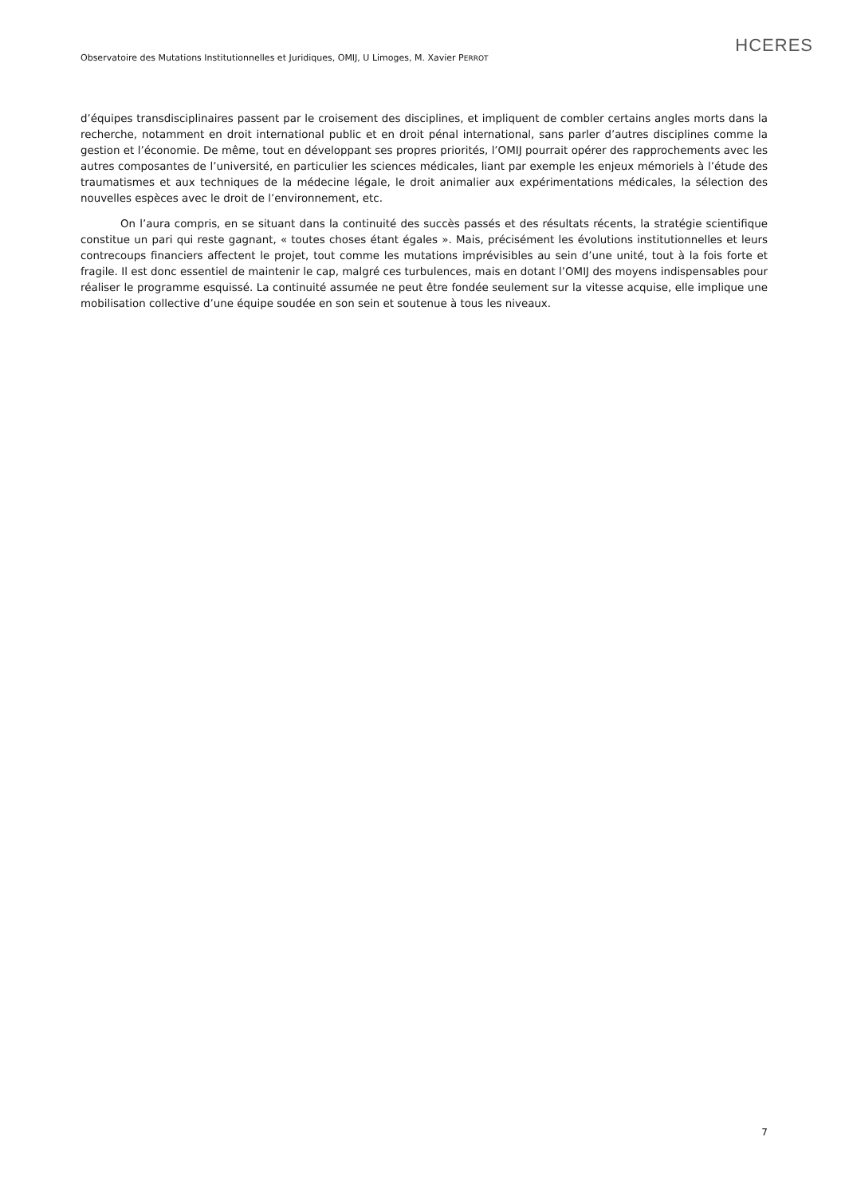Observatoire des Mutations Institutionnelles et Juridiques, OMIJ, U Limoges, M. Xavier PERROT
HCERES
d’équipes transdisciplinaires passent par le croisement des disciplines, et impliquent de combler certains angles morts dans la recherche, notamment en droit international public et en droit pénal international, sans parler d’autres disciplines comme la gestion et l’économie. De même, tout en développant ses propres priorités, l’OMIJ pourrait opérer des rapprochements avec les autres composantes de l’université, en particulier les sciences médicales, liant par exemple les enjeux mémoriels à l’étude des traumatismes et aux techniques de la médecine légale, le droit animalier aux expérimentations médicales, la sélection des nouvelles espèces avec le droit de l’environnement, etc.
On l’aura compris, en se situant dans la continuité des succès passés et des résultats récents, la stratégie scientifique constitue un pari qui reste gagnant, « toutes choses étant égales ». Mais, précisément les évolutions institutionnelles et leurs contrecoups financiers affectent le projet, tout comme les mutations imprévisibles au sein d’une unité, tout à la fois forte et fragile. Il est donc essentiel de maintenir le cap, malgré ces turbulences, mais en dotant l’OMIJ des moyens indispensables pour réaliser le programme esquissé. La continuité assumée ne peut être fondée seulement sur la vitesse acquise, elle implique une mobilisation collective d’une équipe soudée en son sein et soutenue à tous les niveaux.
7